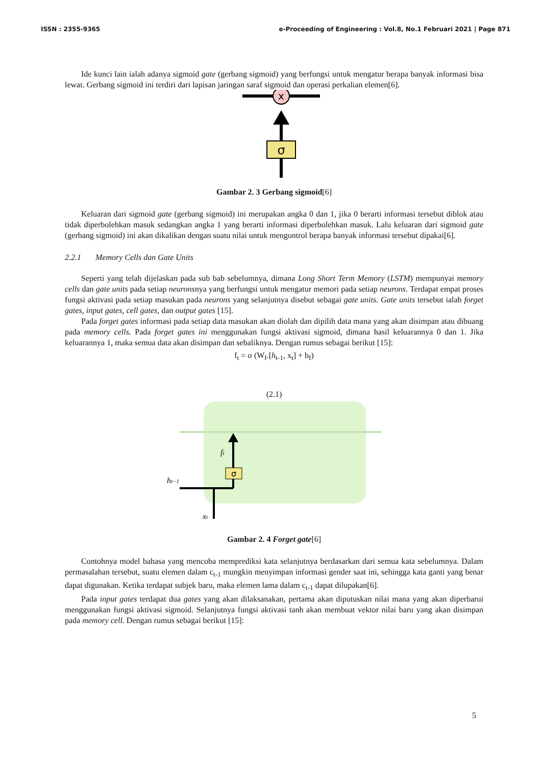ISSN : 2355-9365 e-Proceeding of Engineering : Vol.8, No.1 Februari 2021 | Page 871
Ide kunci lain ialah adanya sigmoid gate (gerbang sigmoid) yang berfungsi untuk mengatur berapa banyak informasi bisa lewat. Gerbang sigmoid ini terdiri dari lapisan jaringan saraf sigmoid dan operasi perkalian elemen[6].
x
σ
Gambar 2. 3 Gerbang sigmoid[6]
Keluaran dari sigmoid gate (gerbang sigmoid) ini merupakan angka 0 dan 1, jika 0 berarti informasi tersebut diblok atau tidak diperbolehkan masuk sedangkan angka 1 yang berarti informasi diperbolehkan masuk. Lalu keluaran dari sigmoid gate (gerbang sigmoid) ini akan dikalikan dengan suatu nilai untuk mengontrol berapa banyak informasi tersebut dipakai[6].
2.2.1 Memory Cells dan Gate Units
Seperti yang telah dijelaskan pada sub bab sebelumnya, dimana Long Short Term Memory (LSTM) mempunyai memory cells dan gate units pada setiap neuronsnya yang berfungsi untuk mengatur memori pada setiap neurons. Terdapat empat proses fungsi aktivasi pada setiap masukan pada neurons yang selanjutnya disebut sebagai gate units. Gate units tersebut ialah forget gates, input gates, cell gates, dan output gates [15].
Pada forget gates informasi pada setiap data masukan akan diolah dan dipilih data mana yang akan disimpan atau dibuang pada memory cells. Pada forget gates ini menggunakan fungsi aktivasi sigmoid, dimana hasil keluarannya 0 dan 1. Jika keluarannya 1, maka semua data akan disimpan dan sebaliknya. Dengan rumus sebagai berikut [15]:
f<sub>t</sub> = σ (W<sub>f</sub>.[h<sub>t-1</sub>, x<sub>t</sub>] + b<sub>f</sub>)
(2.1)
σ
ht−1
xt
ft
Gambar 2. 4 Forget gate[6]
Contohnya model bahasa yang mencoba memprediksi kata selanjutnya berdasarkan dari semua kata sebelumnya. Dalam permasalahan tersebut, suatu elemen dalam c<sub>t-1</sub> mungkin menyimpan informasi gender saat ini, sehingga kata ganti yang benar dapat digunakan. Ketika terdapat subjek baru, maka elemen lama dalam c<sub>t-1</sub> dapat dilupakan[6].
Pada input gates terdapat dua gates yang akan dilaksanakan, pertama akan diputuskan nilai mana yang akan diperbarui menggunakan fungsi aktivasi sigmoid. Selanjutnya fungsi aktivasi tanh akan membuat vektor nilai baru yang akan disimpan pada memory cell. Dengan rumus sebagai berikut [15]:
5